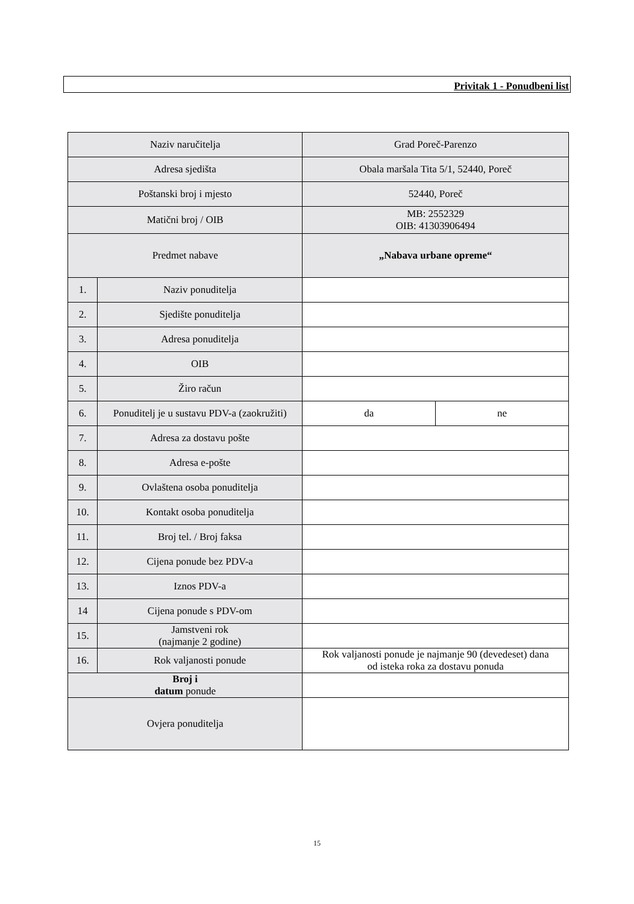Privitak 1 - Ponudbeni list
| Naziv naručitelja | | Grad Poreč-Parenzo | |
| Adresa sjedišta | | Obala maršala Tita 5/1, 52440, Poreč | |
| Poštanski broj i mjesto | | 52440, Poreč | |
| Matični broj / OIB | | MB: 2552329 OIB: 41303906494 | |
| Predmet nabave | | „Nabava urbane opreme“ | |
| 1. | Naziv ponuditelja | | |
| 2. | Sjedište ponuditelja | | |
| 3. | Adresa ponuditelja | | |
| 4. | OIB | | |
| 5. | Žiro račun | | |
| 6. | Ponuditelj je u sustavu PDV-a (zaokružiti) | da | ne |
| 7. | Adresa za dostavu pošte | | |
| 8. | Adresa e-pošte | | |
| 9. | Ovlaštena osoba ponuditelja | | |
| 10. | Kontakt osoba ponuditelja | | |
| 11. | Broj tel. / Broj faksa | | |
| 12. | Cijena ponude bez PDV-a | | |
| 13. | Iznos PDV-a | | |
| 14 | Cijena ponude s PDV-om | | |
| 15. | Jamstveni rok (najmanje 2 godine) | | |
| 16. | Rok valjanosti ponude | Rok valjanosti ponude je najmanje 90 (devedeset) dana od isteka roka za dostavu ponuda | |
| Broj i datum ponude | | | |
| Ovjera ponuditelja | | | |
15